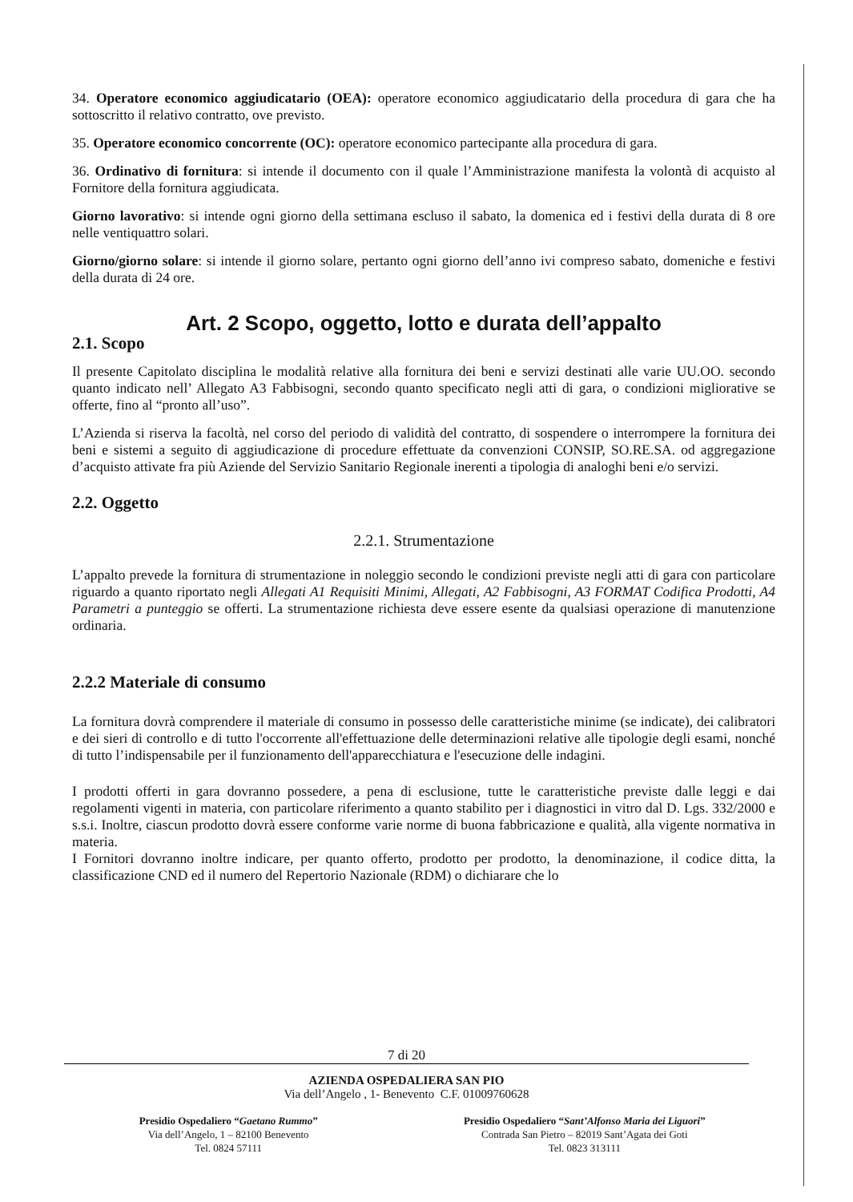34. Operatore economico aggiudicatario (OEA): operatore economico aggiudicatario della procedura di gara che ha sottoscritto il relativo contratto, ove previsto.
35. Operatore economico concorrente (OC): operatore economico partecipante alla procedura di gara.
36. Ordinativo di fornitura: si intende il documento con il quale l’Amministrazione manifesta la volontà di acquisto al Fornitore della fornitura aggiudicata.
Giorno lavorativo: si intende ogni giorno della settimana escluso il sabato, la domenica ed i festivi della durata di 8 ore nelle ventiquattro solari.
Giorno/giorno solare: si intende il giorno solare, pertanto ogni giorno dell’anno ivi compreso sabato, domeniche e festivi della durata di 24 ore.
Art. 2 Scopo, oggetto, lotto e durata dell’appalto
2.1. Scopo
Il presente Capitolato disciplina le modalità relative alla fornitura dei beni e servizi destinati alle varie UU.OO. secondo quanto indicato nell’ Allegato A3 Fabbisogni, secondo quanto specificato negli atti di gara, o condizioni migliorative se offerte, fino al “pronto all’uso”.
L’Azienda si riserva la facoltà, nel corso del periodo di validità del contratto, di sospendere o interrompere la fornitura dei beni e sistemi a seguito di aggiudicazione di procedure effettuate da convenzioni CONSIP, SO.RE.SA. od aggregazione d’acquisto attivate fra più Aziende del Servizio Sanitario Regionale inerenti a tipologia di analoghi beni e/o servizi.
2.2. Oggetto
2.2.1. Strumentazione
L’appalto prevede la fornitura di strumentazione in noleggio secondo le condizioni previste negli atti di gara con particolare riguardo a quanto riportato negli Allegati A1 Requisiti Minimi, Allegati, A2 Fabbisogni, A3 FORMAT Codifica Prodotti, A4 Parametri a punteggio se offerti. La strumentazione richiesta deve essere esente da qualsiasi operazione di manutenzione ordinaria.
2.2.2 Materiale di consumo
La fornitura dovrà comprendere il materiale di consumo in possesso delle caratteristiche minime (se indicate), dei calibratori e dei sieri di controllo e di tutto l'occorrente all'effettuazione delle determinazioni relative alle tipologie degli esami, nonché di tutto l’indispensabile per il funzionamento dell'apparecchiatura e l'esecuzione delle indagini.
I prodotti offerti in gara dovranno possedere, a pena di esclusione, tutte le caratteristiche previste dalle leggi e dai regolamenti vigenti in materia, con particolare riferimento a quanto stabilito per i diagnostici in vitro dal D. Lgs. 332/2000 e s.s.i. Inoltre, ciascun prodotto dovrà essere conforme varie norme di buona fabbricazione e qualità, alla vigente normativa in materia.
I Fornitori dovranno inoltre indicare, per quanto offerto, prodotto per prodotto, la denominazione, il codice ditta, la classificazione CND ed il numero del Repertorio Nazionale (RDM) o dichiarare che lo
7 di 20
AZIENDA OSPEDALIERA SAN PIO
Via dell’Angelo , 1- Benevento C.F. 01009760628
Presidio Ospedaliero “Gaetano Rummo”
Via dell’Angelo, 1 – 82100 Benevento
Tel. 0824 57111
Presidio Ospedaliero “Sant’Alfonso Maria dei Liguori”
Contrada San Pietro – 82019 Sant’Agata dei Goti
Tel. 0823 313111